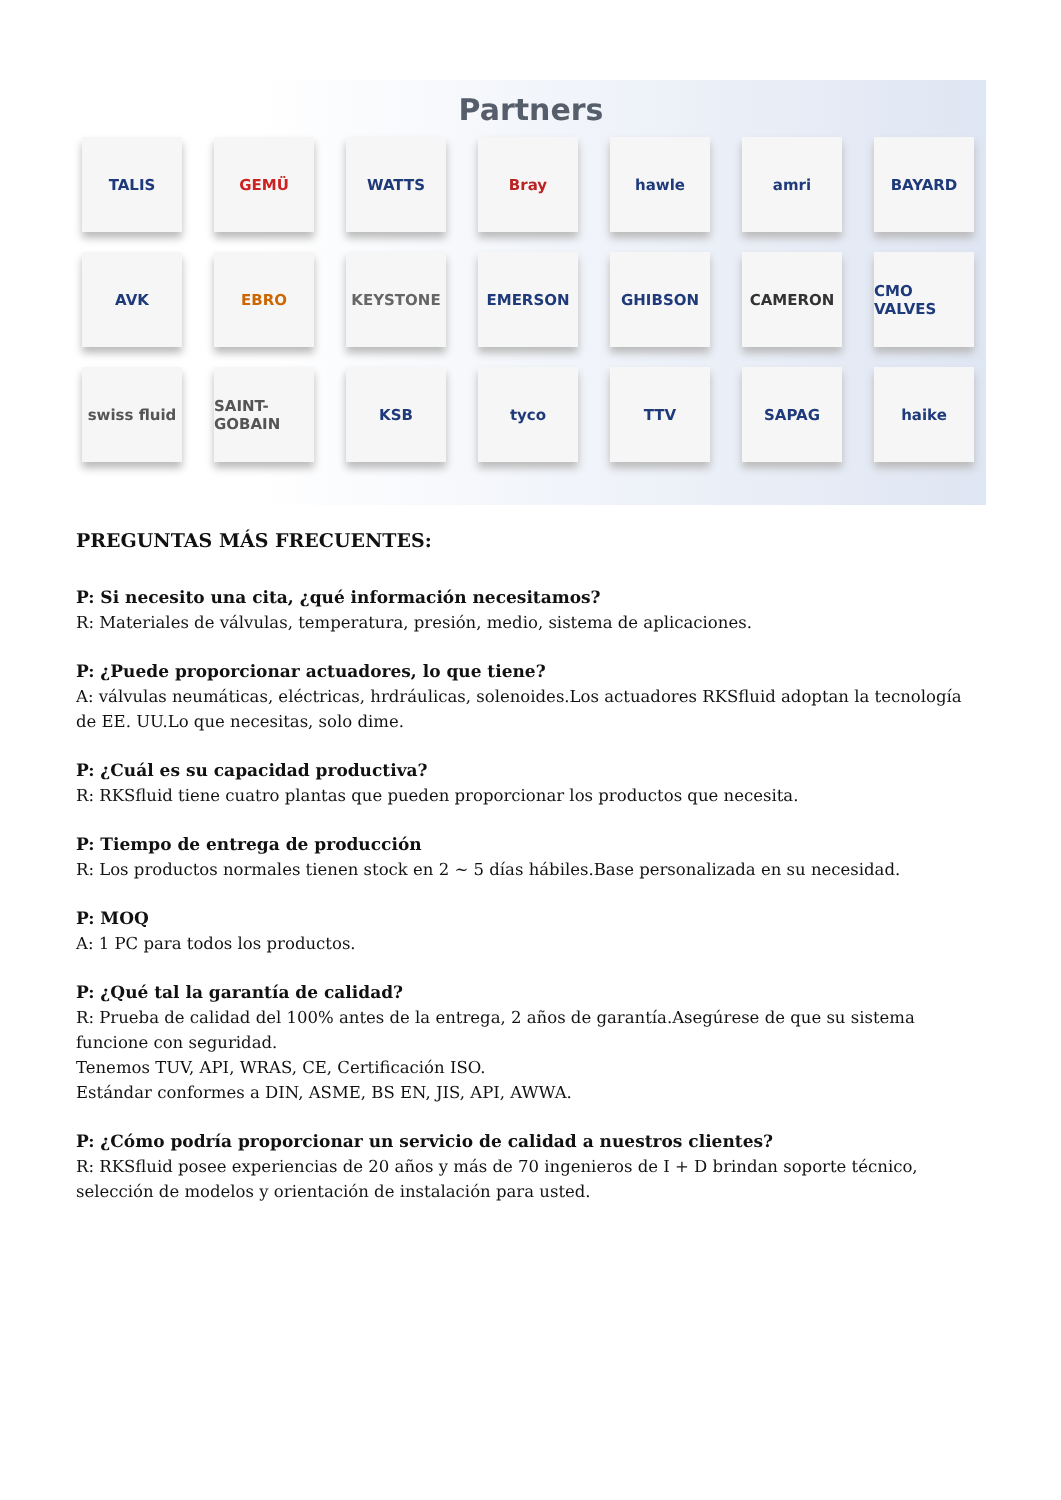Partners
TALIS
GEMÜ
WATTS
Bray
hawle
amri
BAYARD
AVK
EBRO
KEYSTONE
EMERSON
GHIBSON
CAMERON
CMO VALVES
swiss fluid
SAINT-GOBAIN
KSB
tyco
TTV
SAPAG
haike
PREGUNTAS MÁS FRECUENTES:
P: Si necesito una cita, ¿qué información necesitamos?
R: Materiales de válvulas, temperatura, presión, medio, sistema de aplicaciones.
P: ¿Puede proporcionar actuadores, lo que tiene?
A: válvulas neumáticas, eléctricas, hrdráulicas, solenoides.Los actuadores RKSfluid adoptan la tecnología de EE. UU.Lo que necesitas, solo dime.
P: ¿Cuál es su capacidad productiva?
R: RKSfluid tiene cuatro plantas que pueden proporcionar los productos que necesita.
P: Tiempo de entrega de producción
R: Los productos normales tienen stock en 2 ~ 5 días hábiles.Base personalizada en su necesidad.
P: MOQ
A: 1 PC para todos los productos.
P: ¿Qué tal la garantía de calidad?
R: Prueba de calidad del 100% antes de la entrega, 2 años de garantía.Asegúrese de que su sistema funcione con seguridad.
Tenemos TUV, API, WRAS, CE, Certificación ISO.
Estándar conformes a DIN, ASME, BS EN, JIS, API, AWWA.
P: ¿Cómo podría proporcionar un servicio de calidad a nuestros clientes?
R: RKSfluid posee experiencias de 20 años y más de 70 ingenieros de I + D brindan soporte técnico, selección de modelos y orientación de instalación para usted.